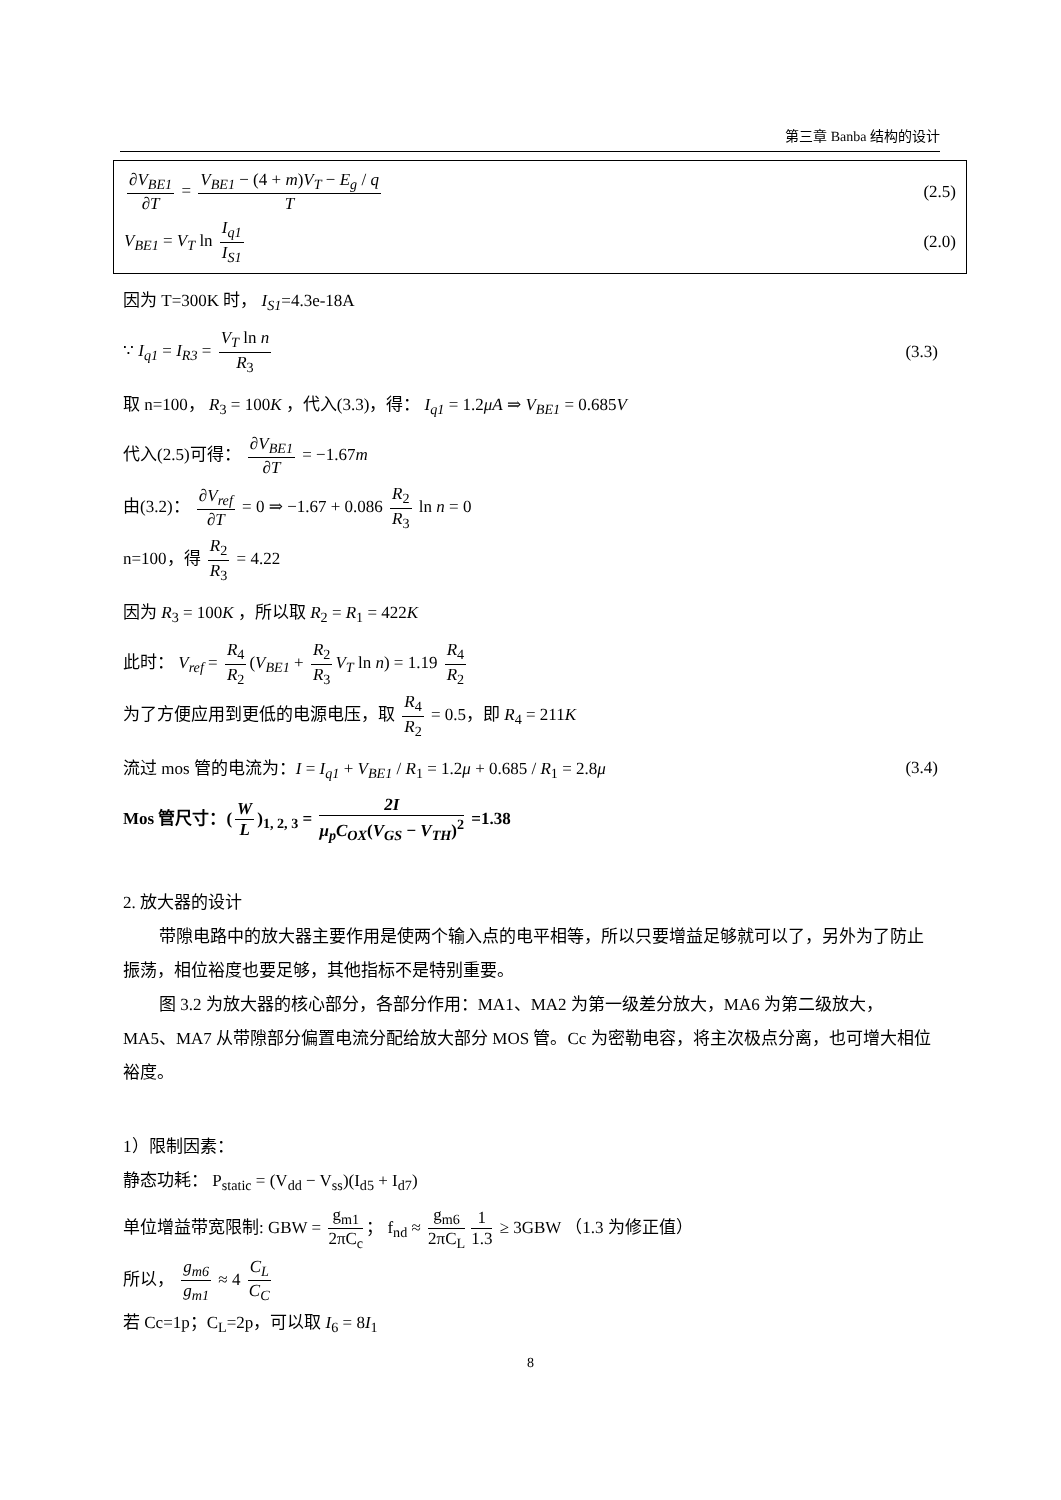第三章 Banba 结构的设计
∂V<sub>BE1</sub> ∂T = V<sub>BE1</sub> − (4 + m)V<sub>T</sub> − E<sub>g</sub> / q T
(2.5)
V<sub>BE1</sub> = V<sub>T</sub> ln I<sub>q1</sub> I<sub>S1</sub> (2.0)
因为 T=300K 时， I<sub>S1</sub>=4.3e-18A
∵ I<sub>q1</sub> = I<sub>R3</sub> = V<sub>T</sub> ln n R<sub>3</sub> (3.3)
取 n=100， R<sub>3</sub> = 100K ，代入(3.3)，得： I<sub>q1</sub> = 1.2μA ⇒ V<sub>BE1</sub> = 0.685V
代入(2.5)可得： ∂V<sub>BE1</sub> ∂T = −1.67m
由(3.2)： ∂V<sub>ref</sub> ∂T = 0 ⇒ −1.67 + 0.086 R<sub>2</sub> R<sub>3</sub> ln n = 0
n=100，得 R<sub>2</sub> R<sub>3</sub> = 4.22
因为 R<sub>3</sub> = 100K ，所以取 R<sub>2</sub> = R<sub>1</sub> = 422K
此时： V<sub>ref</sub> = R<sub>4</sub> R<sub>2</sub> (V<sub>BE1</sub> + R<sub>2</sub> R<sub>3</sub> V<sub>T</sub> ln n) = 1.19 R<sub>4</sub> R<sub>2</sub>
为了方便应用到更低的电源电压，取 R<sub>4</sub> R<sub>2</sub> = 0.5，即 R<sub>4</sub> = 211K
流过 mos 管的电流为：I = I<sub>q1</sub> + V<sub>BE1</sub> / R<sub>1</sub> = 1.2μ + 0.685 / R<sub>1</sub> = 2.8μ
(3.4)
Mos 管尺寸：(W L)<sub>1, 2, 3</sub> = 2I μ<sub>p</sub>C<sub>OX</sub>(V<sub>GS</sub> − V<sub>TH</sub>)<sup>2</sup> =1.38
2. 放大器的设计
带隙电路中的放大器主要作用是使两个输入点的电平相等，所以只要增益足够就可以了，另外为了防止振荡，相位裕度也要足够，其他指标不是特别重要。
图 3.2 为放大器的核心部分，各部分作用：MA1、MA2 为第一级差分放大，MA6 为第二级放大， MA5、MA7 从带隙部分偏置电流分配给放大部分 MOS 管。Cc 为密勒电容，将主次极点分离，也可增大相位裕度。
1）限制因素：
静态功耗： P<sub>static</sub> = (V<sub>dd</sub> − V<sub>ss</sub>)(I<sub>d5</sub> + I<sub>d7</sub>)
单位增益带宽限制: GBW = g<sub>m1</sub> 2πC<sub>c</sub> ； f<sub>nd</sub> ≈ g<sub>m6</sub> 2πC<sub>L</sub> 1 1.3 ≥ 3GBW （1.3 为修正值）
所以， g<sub>m6</sub> g<sub>m1</sub> ≈ 4 C<sub>L</sub> C<sub>C</sub>
若 Cc=1p；C<sub>L</sub>=2p，可以取 I<sub>6</sub> = 8I<sub>1</sub>
8